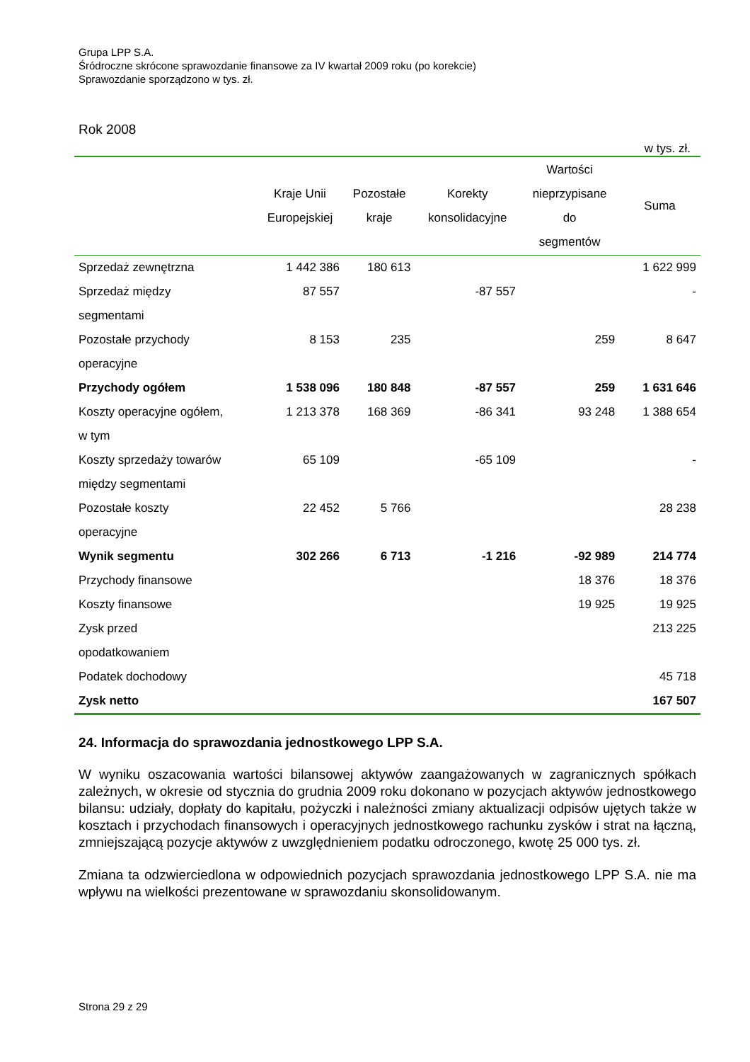Grupa LPP S.A.
Śródroczne skrócone sprawozdanie finansowe za IV kwartał 2009 roku (po korekcie)
Sprawozdanie sporządzono w tys. zł.
Rok 2008
w tys. zł.
| | Kraje Unii Europejskiej | Pozostałe kraje | Korekty konsolidacyjne | Wartości nieprzypisane do segmentów | Suma |
| --- | --- | --- | --- | --- | --- |
| Sprzedaż zewnętrzna | 1 442 386 | 180 613 | | | 1 622 999 |
| Sprzedaż między segmentami | 87 557 | | -87 557 | | - |
| Pozostałe przychody operacyjne | 8 153 | 235 | | 259 | 8 647 |
| Przychody ogółem | 1 538 096 | 180 848 | -87 557 | 259 | 1 631 646 |
| Koszty operacyjne ogółem, w tym | 1 213 378 | 168 369 | -86 341 | 93 248 | 1 388 654 |
| Koszty sprzedaży towarów między segmentami | 65 109 | | -65 109 | | - |
| Pozostałe koszty operacyjne | 22 452 | 5 766 | | | 28 238 |
| Wynik segmentu | 302 266 | 6 713 | -1 216 | -92 989 | 214 774 |
| Przychody finansowe | | | | 18 376 | 18 376 |
| Koszty finansowe | | | | 19 925 | 19 925 |
| Zysk przed opodatkowaniem | | | | | 213 225 |
| Podatek dochodowy | | | | | 45 718 |
| Zysk netto | | | | | 167 507 |
24. Informacja do sprawozdania jednostkowego LPP S.A.
W wyniku oszacowania wartości bilansowej aktywów zaangażowanych w zagranicznych spółkach zależnych, w okresie od stycznia do grudnia 2009 roku dokonano w pozycjach aktywów jednostkowego bilansu: udziały, dopłaty do kapitału, pożyczki i należności zmiany aktualizacji odpisów ujętych także w kosztach i przychodach finansowych i operacyjnych jednostkowego rachunku zysków i strat na łączną, zmniejszającą pozycje aktywów z uwzględnieniem podatku odroczonego, kwotę 25 000 tys. zł.
Zmiana ta odzwierciedlona w odpowiednich pozycjach sprawozdania jednostkowego LPP S.A. nie ma wpływu na wielkości prezentowane w sprawozdaniu skonsolidowanym.
Strona 29 z 29